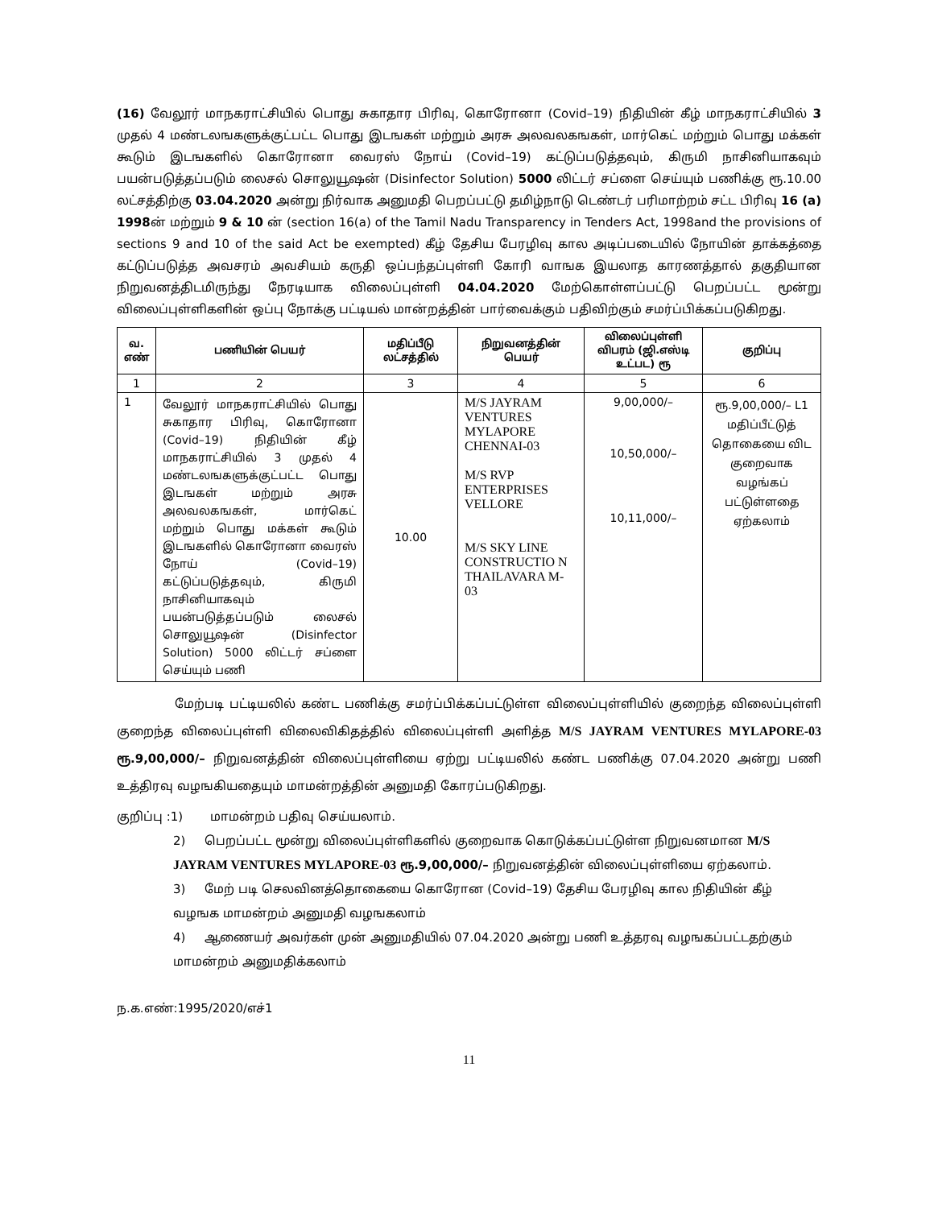(16) வேலூர் மாநகராட்சியில் பொது சுகாதார பிரிவு, கொரோனா (Covid–19) நிதியின் கீழ் மாநகராட்சியில் 3 முதல் 4 மண்டலஙகளுக்குட்பட்ட பொது இடஙகள் மற்றும் அரசு அலவலகஙகள், மார்கெட் மற்றும் பொது மக்கள் கூடும் இடஙகளில் கொரோனா வைரஸ் நோய் (Covid–19) கட்டுப்படுத்தவும், கிருமி நாசினியாகவும் பயன்படுத்தப்படும் லைசல் சொலுயூஷன் (Disinfector Solution) 5000 லிட்டர் சப்ளை செய்யும் பணிக்கு ரூ.10.00 லட்சத்திற்கு 03.04.2020 அன்று நிர்வாக அனுமதி பெறப்பட்டு தமிழ்நாடு டெண்டர் பரிமாற்றம் சட்ட பிரிவு 16 (a) 1998ன் மற்றும் 9 & 10 ன் (section 16(a) of the Tamil Nadu Transparency in Tenders Act, 1998and the provisions of sections 9 and 10 of the said Act be exempted) கீழ் தேசிய பேரழிவு கால அடிப்படையில் நோயின் தாக்கத்தை கட்டுப்படுத்த அவசரம் அவசியம் கருதி ஒப்பந்தப்புள்ளி கோரி வாஙக இயலாத காரணத்தால் தகுதியான நிறுவனத்திடமிருந்து நேரடியாக விலைப்புள்ளி 04.04.2020 மேற்கொள்ளப்பட்டு பெறப்பட்ட மூன்று விலைப்புள்ளிகளின் ஒப்பு நோக்கு பட்டியல் மான்றத்தின் பார்வைக்கும் பதிவிற்கும் சமர்ப்பிக்கப்படுகிறது.
| வ. எண் | பணியின் பெயர் | மதிப்பீடு லட்சத்தில் | நிறுவனத்தின் பெயர் | விலைப்புள்ளி விபரம் (ஜி.எஸ்டி உட்பட) ரூ | குறிப்பு |
| --- | --- | --- | --- | --- | --- |
| 1 | 2 | 3 | 4 | 5 | 6 |
| 1 | வேலூர் மாநகராட்சியில் பொது சுகாதார பிரிவு, கொரோனா (Covid–19) நிதியின் கீழ் மாநகராட்சியில் 3 முதல் 4 மண்டலஙகளுக்குட்பட்ட பொது இடஙகள் மற்றும் அரசு அலவலகஙகள், மார்கெட் மற்றும் பொது மக்கள் கூடும் இடஙகளில் கொரோனா வைரஸ் நோய் (Covid–19) கட்டுப்படுத்தவும், கிருமி நாசினியாகவும் பயன்படுத்தப்படும் லைசல் சொலுயூஷன் (Disinfector Solution) 5000 லிட்டர் சப்ளை செய்யும் பணி | 10.00 | M/S JAYRAM VENTURES MYLAPORE CHENNAI-03 M/S RVP ENTERPRISES VELLORE M/S SKY LINE CONSTRUCTIO N THAILAVARA M- 03 | 9,00,000/– 10,50,000/– 10,11,000/– | ரூ.9,00,000/– L1 மதிப்பீட்டுத் தொகையை விட குறைவாக வழங்கப் பட்டுள்ளதை ஏற்கலாம் |
மேற்படி பட்டியலில் கண்ட பணிக்கு சமர்ப்பிக்கப்பட்டுள்ள விலைப்புள்ளியில் குறைந்த விலைப்புள்ளி குறைந்த விலைப்புள்ளி விலைவிகிதத்தில் விலைப்புள்ளி அளித்த M/S JAYRAM VENTURES MYLAPORE-03 ரூ.9,00,000/– நிறுவனத்தின் விலைப்புள்ளியை ஏற்று பட்டியலில் கண்ட பணிக்கு 07.04.2020 அன்று பணி உத்திரவு வழஙகியதையும் மாமன்றத்தின் அனுமதி கோரப்படுகிறது.
குறிப்பு :1) மாமன்றம் பதிவு செய்யலாம்.
2) பெறப்பட்ட மூன்று விலைப்புள்ளிகளில் குறைவாக கொடுக்கப்பட்டுள்ள நிறுவனமான M/S JAYRAM VENTURES MYLAPORE-03 ரூ.9,00,000/– நிறுவனத்தின் விலைப்புள்ளியை ஏற்கலாம்.
3) மேற் படி செலவினத்தொகையை கொரோன (Covid–19) தேசிய பேரழிவு கால நிதியின் கீழ் வழஙக மாமன்றம் அனுமதி வழஙகலாம்
4) ஆணையர் அவர்கள் முன் அனுமதியில் 07.04.2020 அன்று பணி உத்தரவு வழஙகப்பட்டதற்கும் மாமன்றம் அனுமதிக்கலாம்
ந.க.எண்:1995/2020/எச்1
11